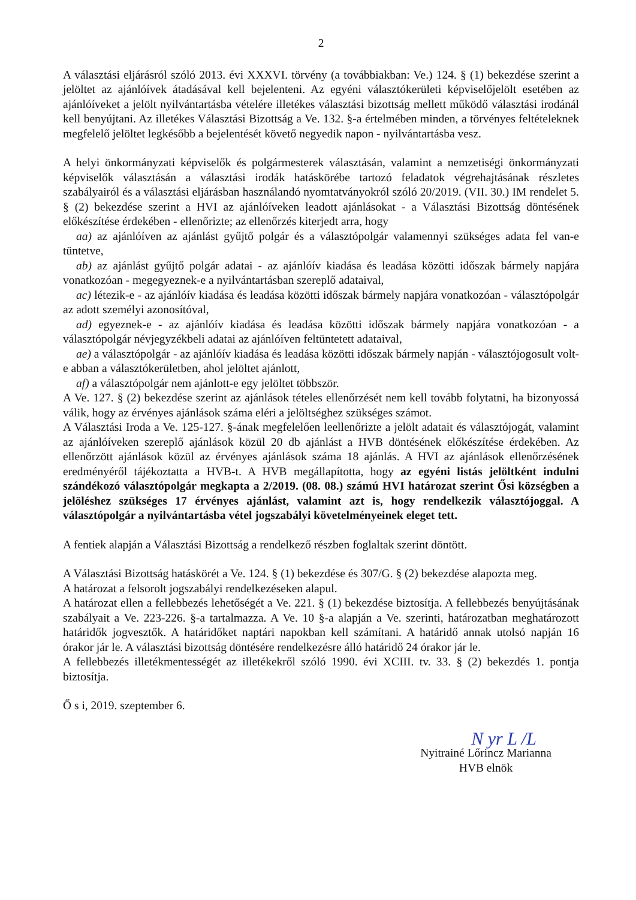2
A választási eljárásról szóló 2013. évi XXXVI. törvény (a továbbiakban: Ve.) 124. § (1) bekezdése szerint a jelöltet az ajánlóívek átadásával kell bejelenteni. Az egyéni választókerületi képviselőjelölt esetében az ajánlóíveket a jelölt nyilvántartásba vételére illetékes választási bizottság mellett működő választási irodánál kell benyújtani. Az illetékes Választási Bizottság a Ve. 132. §-a értelmében minden, a törvényes feltételeknek megfelelő jelöltet legkésőbb a bejelentését követő negyedik napon - nyilvántartásba vesz.
A helyi önkormányzati képviselők és polgármesterek választásán, valamint a nemzetiségi önkormányzati képviselők választásán a választási irodák hatáskörébe tartozó feladatok végrehajtásának részletes szabályairól és a választási eljárásban használandó nyomtatványokról szóló 20/2019. (VII. 30.) IM rendelet 5. § (2) bekezdése szerint a HVI az ajánlóíveken leadott ajánlásokat - a Választási Bizottság döntésének előkészítése érdekében - ellenőrizte; az ellenőrzés kiterjedt arra, hogy
aa) az ajánlóíven az ajánlást gyűjtő polgár és a választópolgár valamennyi szükséges adata fel van-e tüntetve,
ab) az ajánlást gyűjtő polgár adatai - az ajánlóív kiadása és leadása közötti időszak bármely napjára vonatkozóan - megegyeznek-e a nyilvántartásban szereplő adataival,
ac) létezik-e - az ajánlóív kiadása és leadása közötti időszak bármely napjára vonatkozóan - választópolgár az adott személyi azonosítóval,
ad) egyeznek-e - az ajánlóív kiadása és leadása közötti időszak bármely napjára vonatkozóan - a választópolgár névjegyzékbeli adatai az ajánlóíven feltüntetett adataival,
ae) a választópolgár - az ajánlóív kiadása és leadása közötti időszak bármely napján - választójogosult volt-e abban a választókerületben, ahol jelöltet ajánlott,
af) a választópolgár nem ajánlott-e egy jelöltet többször.
A Ve. 127. § (2) bekezdése szerint az ajánlások tételes ellenőrzését nem kell tovább folytatni, ha bizonyossá válik, hogy az érvényes ajánlások száma eléri a jelöltséghez szükséges számot.
A Választási Iroda a Ve. 125-127. §-ának megfelelően leellenőrizte a jelölt adatait és választójogát, valamint az ajánlóíveken szereplő ajánlások közül 20 db ajánlást a HVB döntésének előkészítése érdekében. Az ellenőrzött ajánlások közül az érvényes ajánlások száma 18 ajánlás. A HVI az ajánlások ellenőrzésének eredményéről tájékoztatta a HVB-t. A HVB megállapította, hogy az egyéni listás jelöltként indulni szándékozó választópolgár megkapta a 2/2019. (08. 08.) számú HVI határozat szerint Ősi községben a jelöléshez szükséges 17 érvényes ajánlást, valamint azt is, hogy rendelkezik választójoggal. A választópolgár a nyilvántartásba vétel jogszabályi követelményeinek eleget tett.
A fentiek alapján a Választási Bizottság a rendelkező részben foglaltak szerint döntött.
A Választási Bizottság hatáskörét a Ve. 124. § (1) bekezdése és 307/G. § (2) bekezdése alapozta meg.
A határozat a felsorolt jogszabályi rendelkezéseken alapul.
A határozat ellen a fellebbezés lehetőségét a Ve. 221. § (1) bekezdése biztosítja. A fellebbezés benyújtásának szabályait a Ve. 223-226. §-a tartalmazza. A Ve. 10 §-a alapján a Ve. szerinti, határozatban meghatározott határidők jogvesztők. A határidőket naptári napokban kell számítani. A határidő annak utolsó napján 16 órakor jár le. A választási bizottság döntésére rendelkezésre álló határidő 24 órakor jár le.
A fellebbezés illetékmentességét az illetékekről szóló 1990. évi XCIII. tv. 33. § (2) bekezdés 1. pontja biztosítja.
Ő s i, 2019. szeptember 6.
N yr L /L
Nyitrainé Lőrincz Marianna
HVB elnök